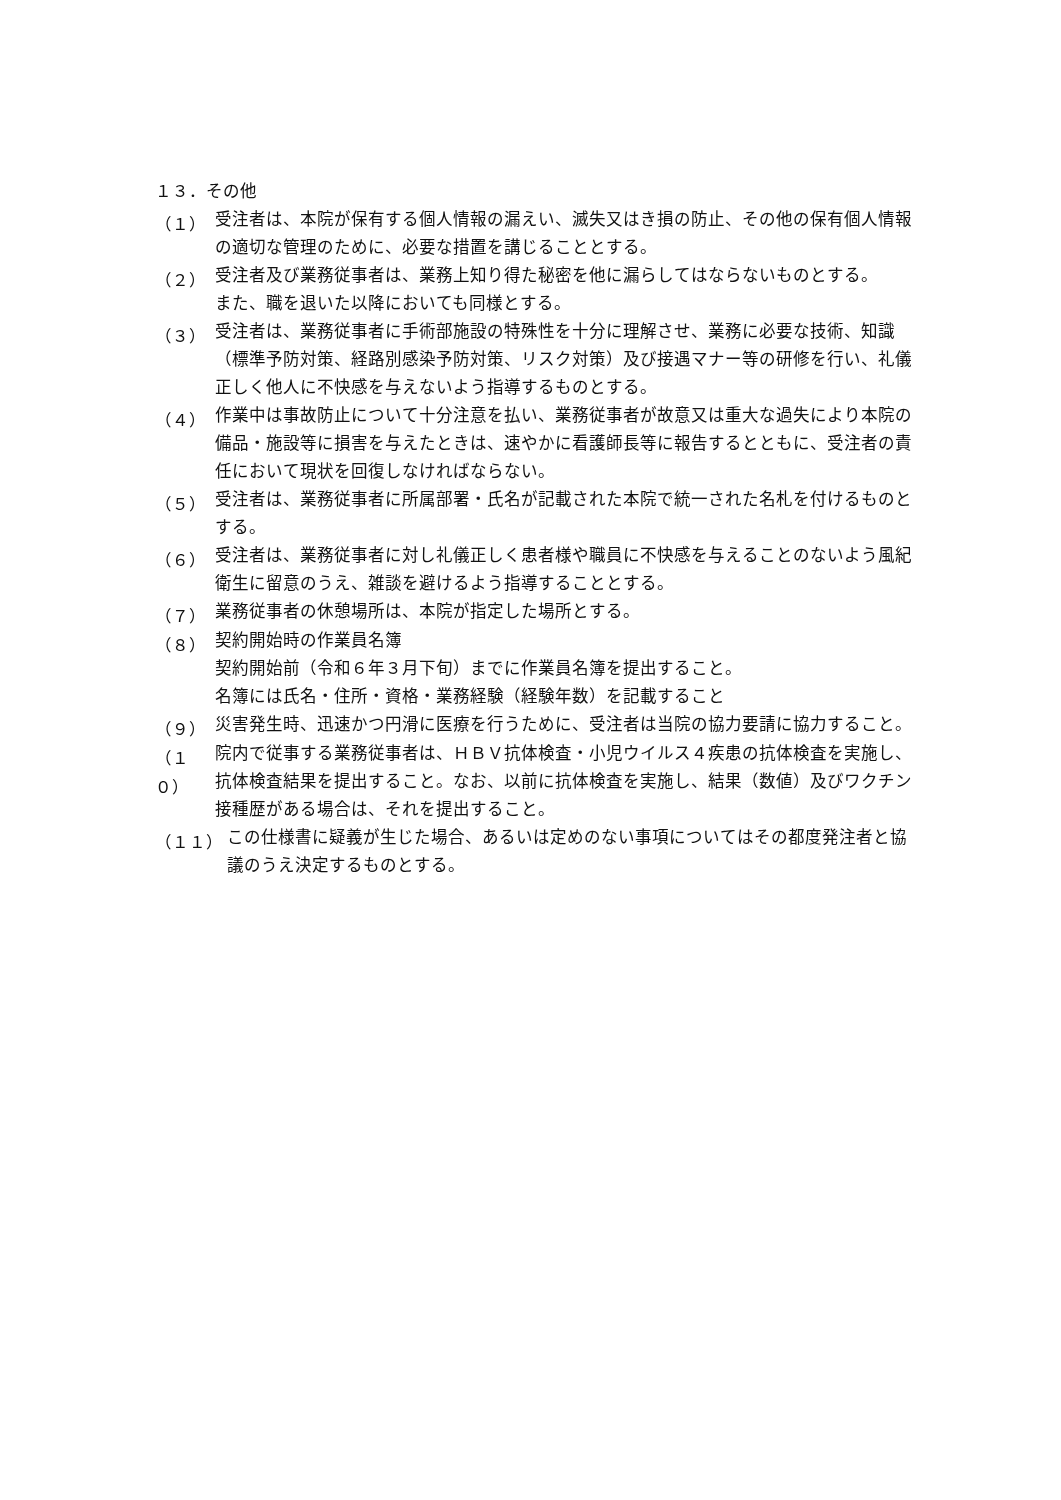１３．その他
（１）
受注者は、本院が保有する個人情報の漏えい、滅失又はき損の防止、その他の保有個人情報の適切な管理のために、必要な措置を講じることとする。
（２）
受注者及び業務従事者は、業務上知り得た秘密を他に漏らしてはならないものとする。
また、職を退いた以降においても同様とする。
（３）
受注者は、業務従事者に手術部施設の特殊性を十分に理解させ、業務に必要な技術、知識（標準予防対策、経路別感染予防対策、リスク対策）及び接遇マナー等の研修を行い、礼儀正しく他人に不快感を与えないよう指導するものとする。
（４）
作業中は事故防止について十分注意を払い、業務従事者が故意又は重大な過失により本院の備品・施設等に損害を与えたときは、速やかに看護師長等に報告するとともに、受注者の責任において現状を回復しなければならない。
（５）
受注者は、業務従事者に所属部署・氏名が記載された本院で統一された名札を付けるものとする。
（６）
受注者は、業務従事者に対し礼儀正しく患者様や職員に不快感を与えることのないよう風紀衛生に留意のうえ、雑談を避けるよう指導することとする。
（７）
業務従事者の休憩場所は、本院が指定した場所とする。
（８）
契約開始時の作業員名簿
契約開始前（令和６年３月下旬）までに作業員名簿を提出すること。
名簿には氏名・住所・資格・業務経験（経験年数）を記載すること
（９）
災害発生時、迅速かつ円滑に医療を行うために、受注者は当院の協力要請に協力すること。
（１０）
院内で従事する業務従事者は、ＨＢＶ抗体検査・小児ウイルス４疾患の抗体検査を実施し、抗体検査結果を提出すること。なお、以前に抗体検査を実施し、結果（数値）及びワクチン接種歴がある場合は、それを提出すること。
（１１）
この仕様書に疑義が生じた場合、あるいは定めのない事項についてはその都度発注者と協議のうえ決定するものとする。